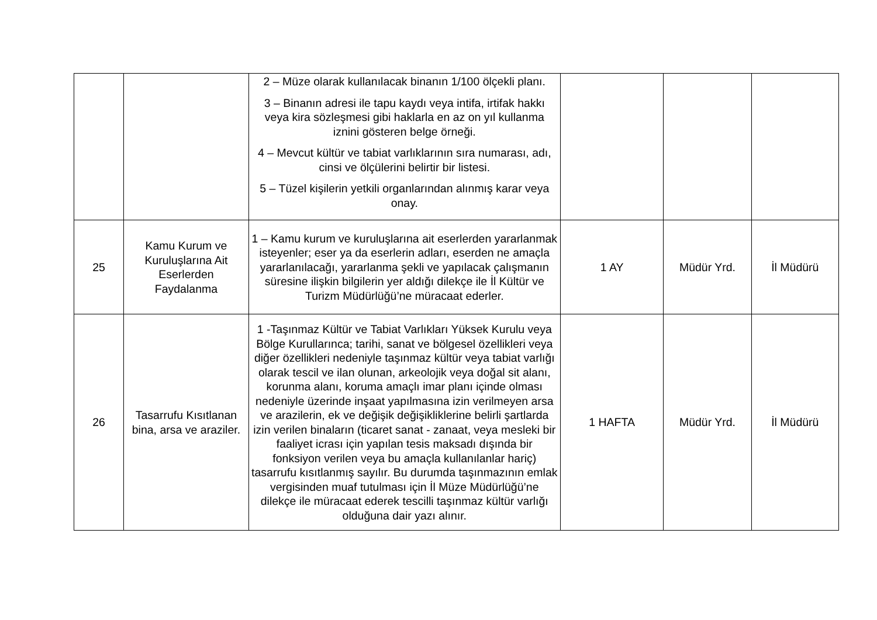| | | 2 – Müze olarak kullanılacak binanın 1/100 ölçekli planı. 3 – Binanın adresi ile tapu kaydı veya intifa, irtifak hakkı veya kira sözleşmesi gibi haklarla en az on yıl kullanma iznini gösteren belge örneği. 4 – Mevcut kültür ve tabiat varlıklarının sıra numarası, adı, cinsi ve ölçülerini belirtir bir listesi. 5 – Tüzel kişilerin yetkili organlarından alınmış karar veya onay. | | | |
| 25 | Kamu Kurum ve Kuruluşlarına Ait Eserlerden Faydalanma | 1 – Kamu kurum ve kuruluşlarına ait eserlerden yararlanmak isteyenler; eser ya da eserlerin adları, eserden ne amaçla yararlanılacağı, yararlanma şekli ve yapılacak çalışmanın süresine ilişkin bilgilerin yer aldığı dilekçe ile İl Kültür ve Turizm Müdürlüğü’ne müracaat ederler. | 1 AY | Müdür Yrd. | İl Müdürü |
| 26 | Tasarrufu Kısıtlanan bina, arsa ve araziler. | 1 -Taşınmaz Kültür ve Tabiat Varlıkları Yüksek Kurulu veya Bölge Kurullarınca; tarihi, sanat ve bölgesel özellikleri veya diğer özellikleri nedeniyle taşınmaz kültür veya tabiat varlığı olarak tescil ve ilan olunan, arkeolojik veya doğal sit alanı, korunma alanı, koruma amaçlı imar planı içinde olması nedeniyle üzerinde inşaat yapılmasına izin verilmeyen arsa ve arazilerin, ek ve değişik değişikliklerine belirli şartlarda izin verilen binaların (ticaret sanat - zanaat, veya mesleki bir faaliyet icrası için yapılan tesis maksadı dışında bir fonksiyon verilen veya bu amaçla kullanılanlar hariç) tasarrufu kısıtlanmış sayılır. Bu durumda taşınmazının emlak vergisinden muaf tutulması için İl Müze Müdürlüğü’ne dilekçe ile müracaat ederek tescilli taşınmaz kültür varlığı olduğuna dair yazı alınır. | 1 HAFTA | Müdür Yrd. | İl Müdürü |